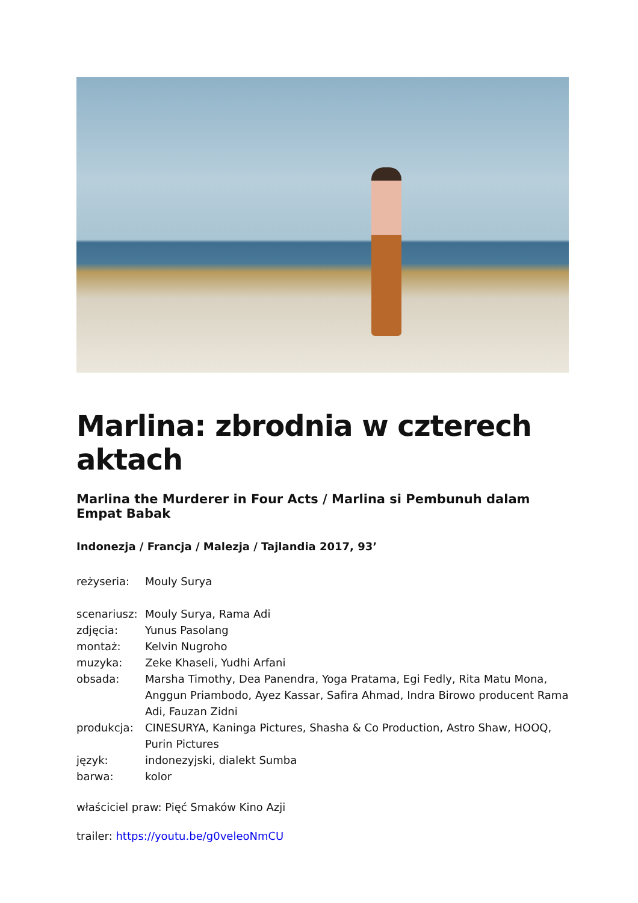Marlina: zbrodnia w czterech aktach
Marlina the Murderer in Four Acts / Marlina si Pembunuh dalam Empat Babak
Indonezja / Francja / Malezja / Tajlandia 2017, 93’
reżyseria: Mouly Surya
scenariusz: Mouly Surya, Rama Adi
zdjęcia: Yunus Pasolang
montaż: Kelvin Nugroho
muzyka: Zeke Khaseli, Yudhi Arfani
obsada: Marsha Timothy, Dea Panendra, Yoga Pratama, Egi Fedly, Rita Matu Mona, Anggun Priambodo, Ayez Kassar, Safira Ahmad, Indra Birowo producent Rama Adi, Fauzan Zidni
produkcja: CINESURYA, Kaninga Pictures, Shasha & Co Production, Astro Shaw, HOOQ, Purin Pictures
język: indonezyjski, dialekt Sumba
barwa: kolor
właściciel praw: Pięć Smaków Kino Azji
trailer: https://youtu.be/g0veleoNmCU